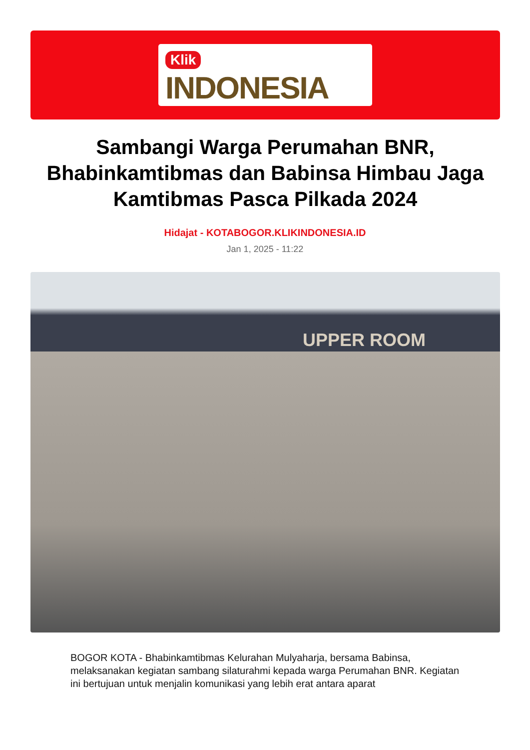Klik
INDONESIA
Sambangi Warga Perumahan BNR, Bhabinkamtibmas dan Babinsa Himbau Jaga Kamtibmas Pasca Pilkada 2024
Hidajat - KOTABOGOR.KLIKINDONESIA.ID
Jan 1, 2025 - 11:22
UPPER ROOM
BOGOR KOTA - Bhabinkamtibmas Kelurahan Mulyaharja, bersama Babinsa, melaksanakan kegiatan sambang silaturahmi kepada warga Perumahan BNR. Kegiatan ini bertujuan untuk menjalin komunikasi yang lebih erat antara aparat